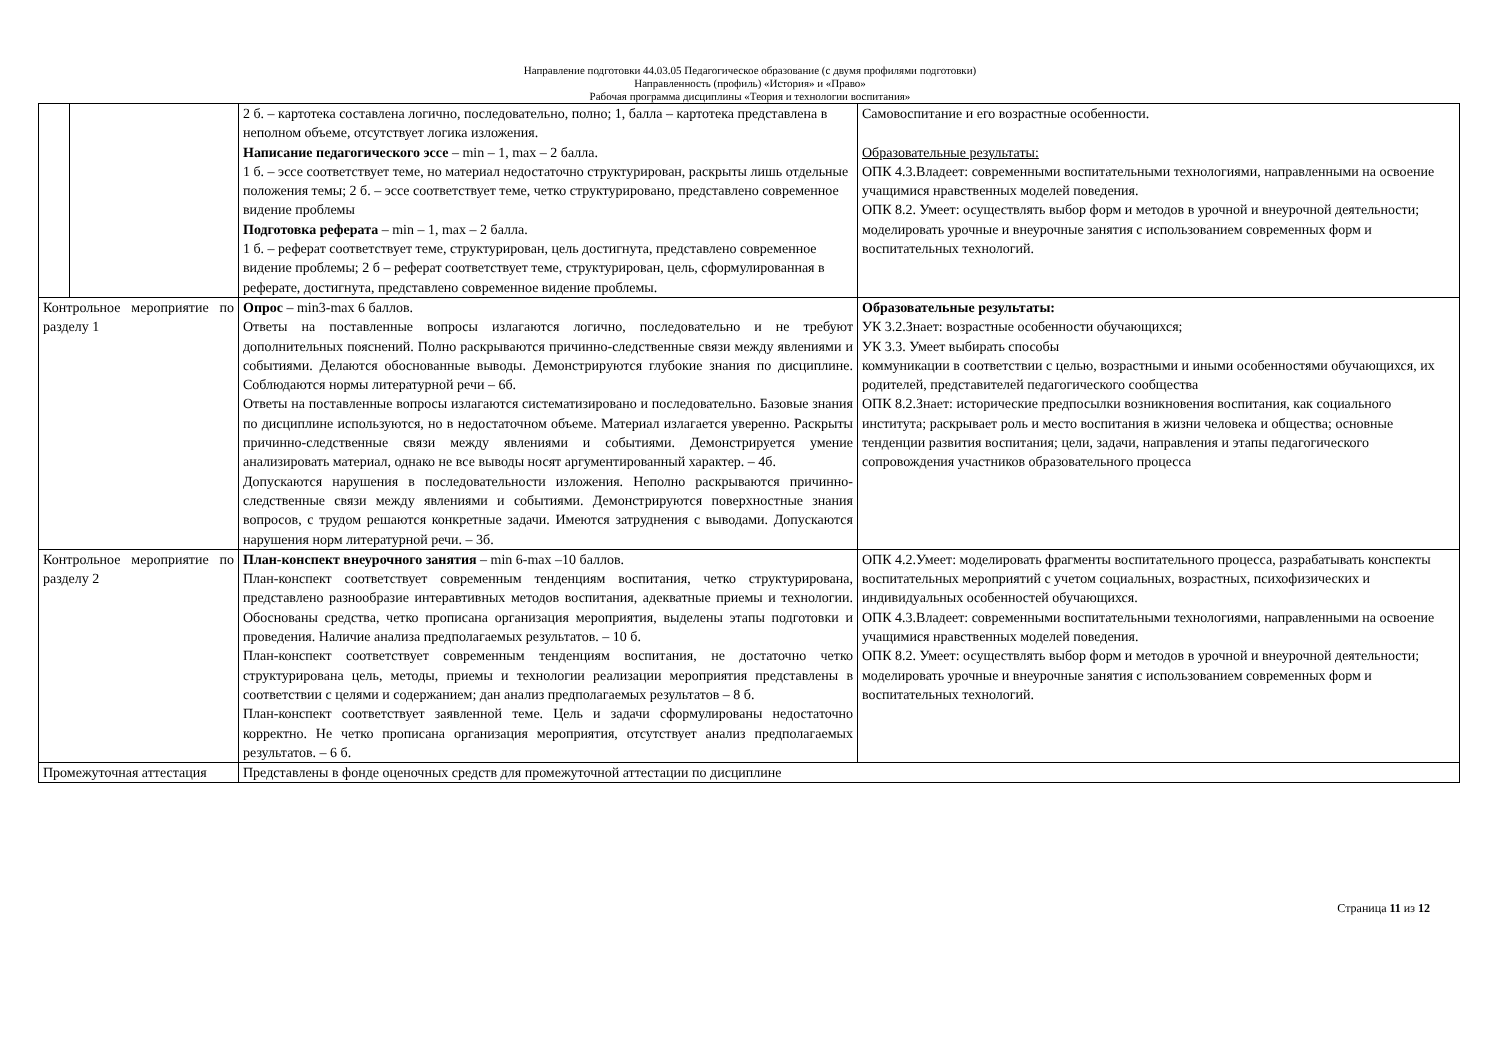Направление подготовки 44.03.05 Педагогическое образование (с двумя профилями подготовки)
Направленность (профиль) «История» и «Право»
Рабочая программа дисциплины «Теория и технологии воспитания»
| | | 2 б. – картотека составлена логично, последовательно, полно; 1, балла – картотека представлена в неполном объеме, отсутствует логика изложения. Написание педагогического эссе – min – 1, max – 2 балла. 1 б. – эссе соответствует теме, но материал недостаточно структурирован, раскрыты лишь отдельные положения темы; 2 б. – эссе соответствует теме, четко структурировано, представлено современное видение проблемы Подготовка реферата – min – 1, max – 2 балла. 1 б. – реферат соответствует теме, структурирован, цель достигнута, представлено современное видение проблемы; 2 б – реферат соответствует теме, структурирован, цель, сформулированная в реферате, достигнута, представлено современное видение проблемы. | Самовоспитание и его возрастные особенности. Образовательные результаты: ОПК 4.3.Владеет: современными воспитательными технологиями, направленными на освоение учащимися нравственных моделей поведения. ОПК 8.2. Умеет: осуществлять выбор форм и методов в урочной и внеурочной деятельности; моделировать урочные и внеурочные занятия с использованием современных форм и воспитательных технологий. |
| Контрольное мероприятие по разделу 1 | | Опрос – min3-max 6 баллов. Ответы на поставленные вопросы излагаются логично, последовательно и не требуют дополнительных пояснений. Полно раскрываются причинно-следственные связи между явлениями и событиями. Делаются обоснованные выводы. Демонстрируются глубокие знания по дисциплине. Соблюдаются нормы литературной речи – 6б. Ответы на поставленные вопросы излагаются систематизировано и последовательно. Базовые знания по дисциплине используются, но в недостаточном объеме. Материал излагается уверенно. Раскрыты причинно-следственные связи между явлениями и событиями. Демонстрируется умение анализировать материал, однако не все выводы носят аргументированный характер. – 4б. Допускаются нарушения в последовательности изложения. Неполно раскрываются причинно-следственные связи между явлениями и событиями. Демонстрируются поверхностные знания вопросов, с трудом решаются конкретные задачи. Имеются затруднения с выводами. Допускаются нарушения норм литературной речи. – 3б. | Образовательные результаты: УК 3.2.Знает: возрастные особенности обучающихся; УК 3.3. Умеет выбирать способы коммуникации в соответствии с целью, возрастными и иными особенностями обучающихся, их родителей, представителей педагогического сообщества ОПК 8.2.Знает: исторические предпосылки возникновения воспитания, как социального института; раскрывает роль и место воспитания в жизни человека и общества; основные тенденции развития воспитания; цели, задачи, направления и этапы педагогического сопровождения участников образовательного процесса |
| Контрольное мероприятие по разделу 2 | | План-конспект внеурочного занятия – min 6-max –10 баллов. План-конспект соответствует современным тенденциям воспитания, четко структурирована, представлено разнообразие интеравтивных методов воспитания, адекватные приемы и технологии. Обоснованы средства, четко прописана организация мероприятия, выделены этапы подготовки и проведения. Наличие анализа предполагаемых результатов. – 10 б. План-конспект соответствует современным тенденциям воспитания, не достаточно четко структурирована цель, методы, приемы и технологии реализации мероприятия представлены в соответствии с целями и содержанием; дан анализ предполагаемых результатов – 8 б. План-конспект соответствует заявленной теме. Цель и задачи сформулированы недостаточно корректно. Не четко прописана организация мероприятия, отсутствует анализ предполагаемых результатов. – 6 б. | ОПК 4.2.Умеет: моделировать фрагменты воспитательного процесса, разрабатывать конспекты воспитательных мероприятий с учетом социальных, возрастных, психофизических и индивидуальных особенностей обучающихся. ОПК 4.3.Владеет: современными воспитательными технологиями, направленными на освоение учащимися нравственных моделей поведения. ОПК 8.2. Умеет: осуществлять выбор форм и методов в урочной и внеурочной деятельности; моделировать урочные и внеурочные занятия с использованием современных форм и воспитательных технологий. |
| Промежуточная аттестация | | Представлены в фонде оценочных средств для промежуточной аттестации по дисциплине | |
Страница 11 из 12